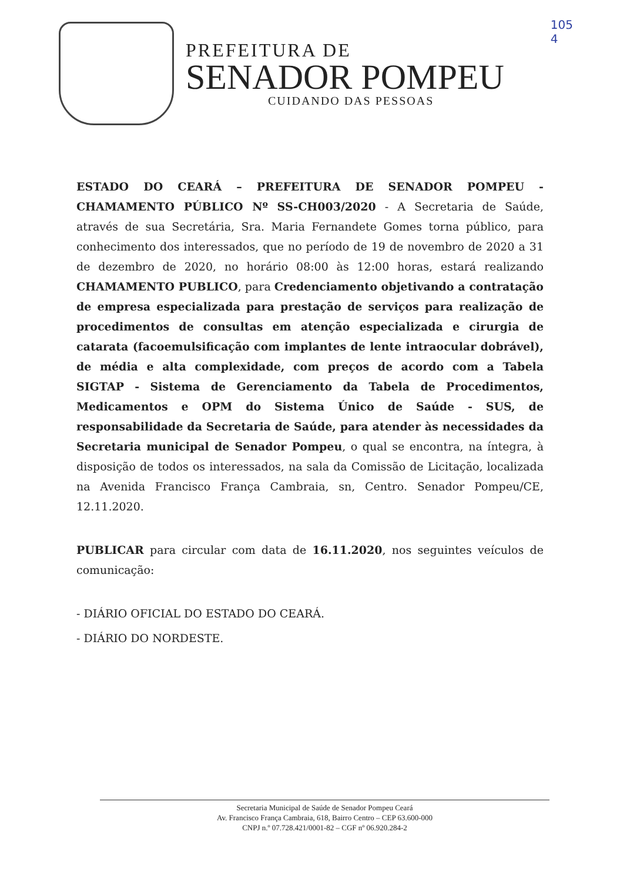105
4
PREFEITURA DE
SENADOR POMPEU
CUIDANDO DAS PESSOAS
ESTADO DO CEARÁ – PREFEITURA DE SENADOR POMPEU - CHAMAMENTO PÚBLICO Nº SS-CH003/2020 - A Secretaria de Saúde, através de sua Secretária, Sra. Maria Fernandete Gomes torna público, para conhecimento dos interessados, que no período de 19 de novembro de 2020 a 31 de dezembro de 2020, no horário 08:00 às 12:00 horas, estará realizando CHAMAMENTO PUBLICO, para Credenciamento objetivando a contratação de empresa especializada para prestação de serviços para realização de procedimentos de consultas em atenção especializada e cirurgia de catarata (facoemulsificação com implantes de lente intraocular dobrável), de média e alta complexidade, com preços de acordo com a Tabela SIGTAP - Sistema de Gerenciamento da Tabela de Procedimentos, Medicamentos e OPM do Sistema Único de Saúde - SUS, de responsabilidade da Secretaria de Saúde, para atender às necessidades da Secretaria municipal de Senador Pompeu, o qual se encontra, na íntegra, à disposição de todos os interessados, na sala da Comissão de Licitação, localizada na Avenida Francisco França Cambraia, sn, Centro. Senador Pompeu/CE, 12.11.2020.
PUBLICAR para circular com data de 16.11.2020, nos seguintes veículos de comunicação:
- DIÁRIO OFICIAL DO ESTADO DO CEARÁ.
- DIÁRIO DO NORDESTE.
Secretaria Municipal de Saúde de Senador Pompeu Ceará
Av. Francisco França Cambraia, 618, Bairro Centro – CEP 63.600-000
CNPJ n.º 07.728.421/0001-82 – CGF nº 06.920.284-2